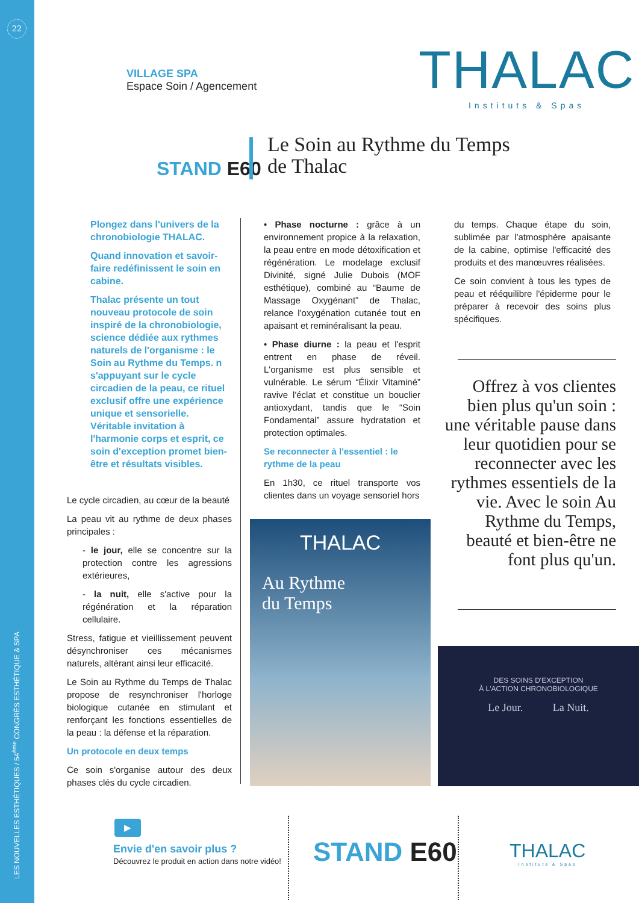22
LES NOUVELLES ESTHÉTIQUES / 54<sup>ème</sup> CONGRÈS ESTHÉTIQUE & SPA
VILLAGE SPA
Espace Soin / Agencement
THALAC
Instituts & Spas
STAND E60
Le Soin au Rythme du Temps
de Thalac
Plongez dans l'univers de la chronobiologie THALAC.
Quand innovation et savoir-faire redéfinissent le soin en cabine.
Thalac présente un tout nouveau protocole de soin inspiré de la chronobiologie, science dédiée aux rythmes naturels de l'organisme : le Soin au Rythme du Temps. n s'appuyant sur le cycle circadien de la peau, ce rituel exclusif offre une expérience unique et sensorielle. Véritable invitation à l'harmonie corps et esprit, ce soin d'exception promet bien-être et résultats visibles.
Le cycle circadien, au cœur de la beauté
La peau vit au rythme de deux phases principales :
- le jour, elle se concentre sur la protection contre les agressions extérieures,
- la nuit, elle s'active pour la régénération et la réparation cellulaire.
Stress, fatigue et vieillissement peuvent désynchroniser ces mécanismes naturels, altérant ainsi leur efficacité.
Le Soin au Rythme du Temps de Thalac propose de resynchroniser l'horloge biologique cutanée en stimulant et renforçant les fonctions essentielles de la peau : la défense et la réparation.
Un protocole en deux temps
Ce soin s'organise autour des deux phases clés du cycle circadien.
• Phase nocturne : grâce à un environnement propice à la relaxation, la peau entre en mode détoxification et régénération. Le modelage exclusif Divinité, signé Julie Dubois (MOF esthétique), combiné au “Baume de Massage Oxygénant” de Thalac, relance l'oxygénation cutanée tout en apaisant et reminéralisant la peau.
• Phase diurne : la peau et l'esprit entrent en phase de réveil. L'organisme est plus sensible et vulnérable. Le sérum “Élixir Vitaminé” ravive l'éclat et constitue un bouclier antioxydant, tandis que le “Soin Fondamental” assure hydratation et protection optimales.
Se reconnecter à l'essentiel : le rythme de la peau
En 1h30, ce rituel transporte vos clientes dans un voyage sensoriel hors
du temps. Chaque étape du soin, sublimée par l'atmosphère apaisante de la cabine, optimise l'efficacité des produits et des manœuvres réalisées.
Ce soin convient à tous les types de peau et rééquilibre l'épiderme pour le préparer à recevoir des soins plus spécifiques.
Offrez à vos clientes bien plus qu'un soin : une véritable pause dans leur quotidien pour se reconnecter avec les rythmes essentiels de la vie. Avec le soin Au Rythme du Temps, beauté et bien-être ne font plus qu'un.
THALAC
Au Rythme
du Temps
DES SOINS D'EXCEPTION
À L'ACTION CHRONOBIOLOGIQUE
Le Jour. La Nuit.
▶
Envie d'en savoir plus ?
Découvrez le produit en action dans notre vidéo!
STAND E60
THALAC
Instituts & Spas